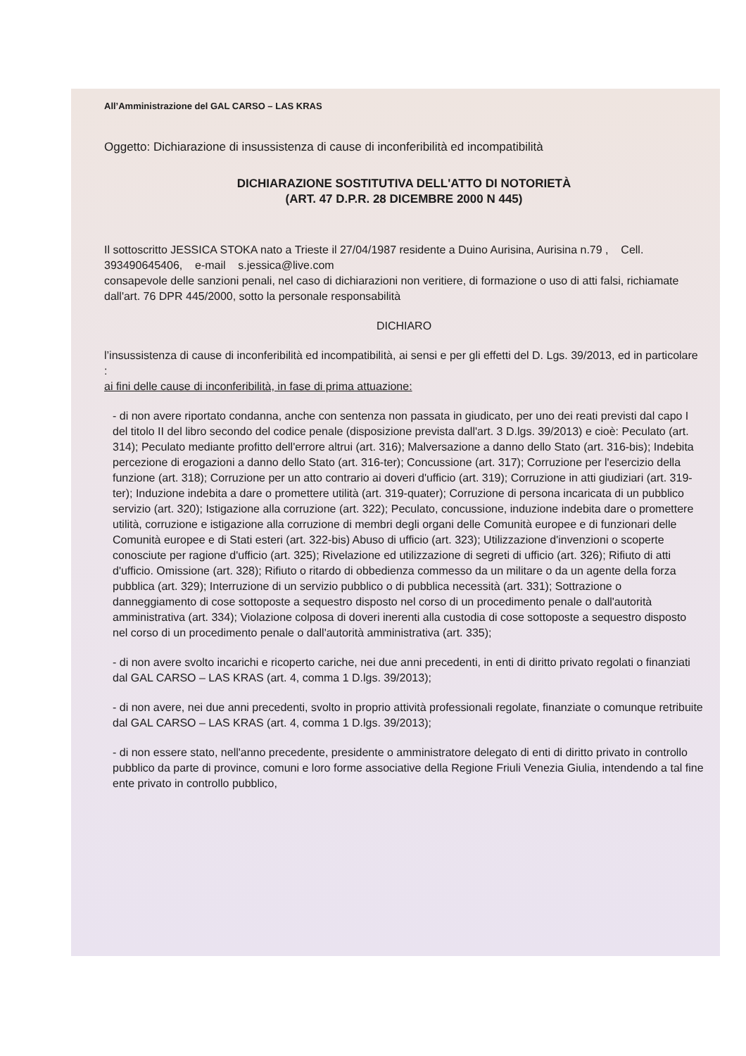All’Amministrazione del GAL CARSO – LAS KRAS
Oggetto: Dichiarazione di insussistenza di cause di inconferibilità ed incompatibilità
DICHIARAZIONE SOSTITUTIVA DELL'ATTO DI NOTORIETÀ
(ART. 47 D.P.R. 28 DICEMBRE 2000 N 445)
Il sottoscritto JESSICA STOKA nato a Trieste il 27/04/1987 residente a Duino Aurisina, Aurisina n.79 , Cell. 393490645406, e-mail s.jessica@live.com
consapevole delle sanzioni penali, nel caso di dichiarazioni non veritiere, di formazione o uso di atti falsi, richiamate dall'art. 76 DPR 445/2000, sotto la personale responsabilità
DICHIARO
l’insussistenza di cause di inconferibilità ed incompatibilità, ai sensi e per gli effetti del D. Lgs. 39/2013, ed in particolare :
ai fini delle cause di inconferibilità, in fase di prima attuazione:
- di non avere riportato condanna, anche con sentenza non passata in giudicato, per uno dei reati previsti dal capo I del titolo II del libro secondo del codice penale (disposizione prevista dall'art. 3 D.lgs. 39/2013) e cioè: Peculato (art. 314); Peculato mediante profitto dell'errore altrui (art. 316); Malversazione a danno dello Stato (art. 316-bis); Indebita percezione di erogazioni a danno dello Stato (art. 316-ter); Concussione (art. 317); Corruzione per l'esercizio della funzione (art. 318); Corruzione per un atto contrario ai doveri d'ufficio (art. 319); Corruzione in atti giudiziari (art. 319-ter); Induzione indebita a dare o promettere utilità (art. 319-quater); Corruzione di persona incaricata di un pubblico servizio (art. 320); Istigazione alla corruzione (art. 322); Peculato, concussione, induzione indebita dare o promettere utilità, corruzione e istigazione alla corruzione di membri degli organi delle Comunità europee e di funzionari delle Comunità europee e di Stati esteri (art. 322-bis) Abuso di ufficio (art. 323); Utilizzazione d'invenzioni o scoperte conosciute per ragione d'ufficio (art. 325); Rivelazione ed utilizzazione di segreti di ufficio (art. 326); Rifiuto di atti d'ufficio. Omissione (art. 328); Rifiuto o ritardo di obbedienza commesso da un militare o da un agente della forza pubblica (art. 329); Interruzione di un servizio pubblico o di pubblica necessità (art. 331); Sottrazione o danneggiamento di cose sottoposte a sequestro disposto nel corso di un procedimento penale o dall'autorità amministrativa (art. 334); Violazione colposa di doveri inerenti alla custodia di cose sottoposte a sequestro disposto nel corso di un procedimento penale o dall'autorità amministrativa (art. 335);
- di non avere svolto incarichi e ricoperto cariche, nei due anni precedenti, in enti di diritto privato regolati o finanziati dal GAL CARSO – LAS KRAS (art. 4, comma 1 D.lgs. 39/2013);
- di non avere, nei due anni precedenti, svolto in proprio attività professionali regolate, finanziate o comunque retribuite dal GAL CARSO – LAS KRAS (art. 4, comma 1 D.lgs. 39/2013);
- di non essere stato, nell'anno precedente, presidente o amministratore delegato di enti di diritto privato in controllo pubblico da parte di province, comuni e loro forme associative della Regione Friuli Venezia Giulia, intendendo a tal fine ente privato in controllo pubblico,